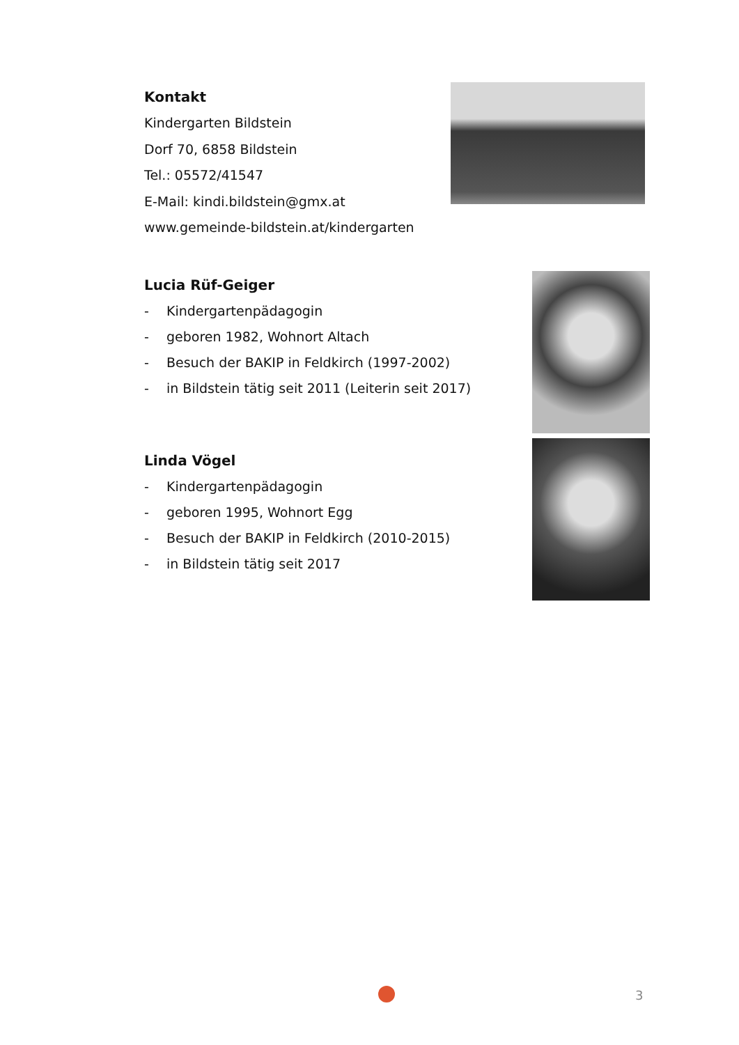Kontakt
Kindergarten Bildstein
Dorf 70, 6858 Bildstein
Tel.: 05572/41547
E-Mail: kindi.bildstein@gmx.at
www.gemeinde-bildstein.at/kindergarten
Lucia Rüf-Geiger
- Kindergartenpädagogin
- geboren 1982, Wohnort Altach
- Besuch der BAKIP in Feldkirch (1997-2002)
- in Bildstein tätig seit 2011 (Leiterin seit 2017)
Linda Vögel
- Kindergartenpädagogin
- geboren 1995, Wohnort Egg
- Besuch der BAKIP in Feldkirch (2010-2015)
- in Bildstein tätig seit 2017
3